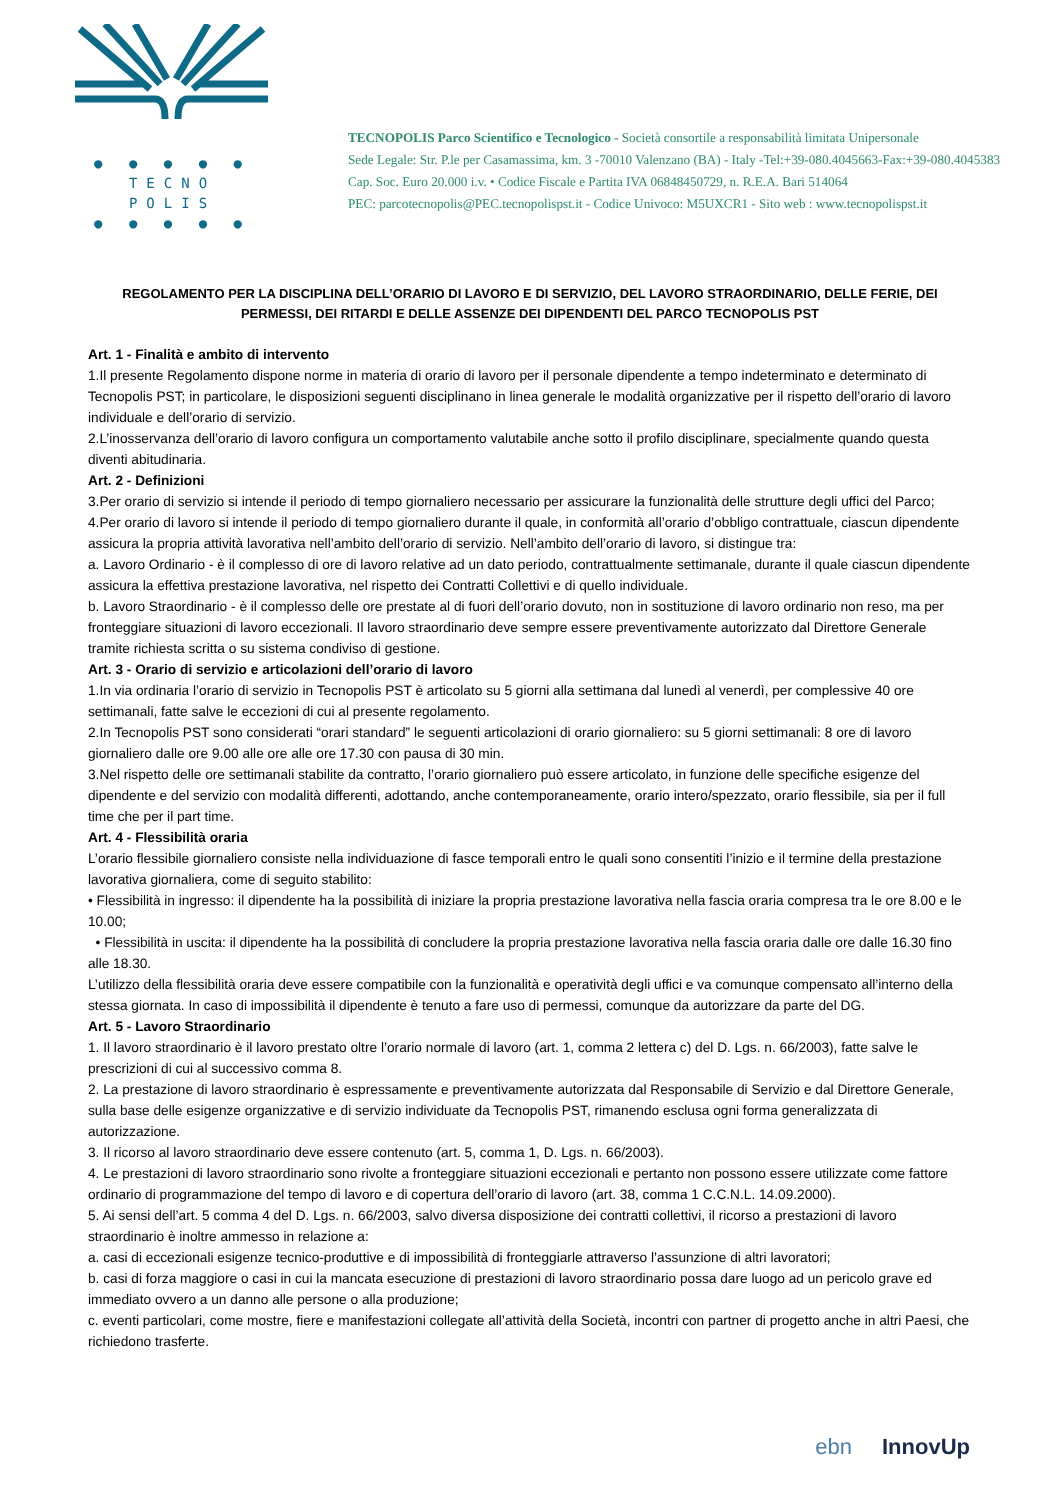● ● ● ● ●
TECNO
POLIS
● ● ● ● ●
TECNOPOLIS Parco Scientifico e Tecnologico - Società consortile a responsabilità limitata Unipersonale
Sede Legale: Str. P.le per Casamassima, km. 3 -70010 Valenzano (BA) - Italy -Tel:+39-080.4045663-Fax:+39-080.4045383
Cap. Soc. Euro 20.000 i.v. • Codice Fiscale e Partita IVA 06848450729, n. R.E.A. Bari 514064
PEC: parcotecnopolis@PEC.tecnopolispst.it - Codice Univoco: M5UXCR1 - Sito web : www.tecnopolispst.it
REGOLAMENTO PER LA DISCIPLINA DELL’ORARIO DI LAVORO E DI SERVIZIO, DEL LAVORO STRAORDINARIO, DELLE FERIE, DEI PERMESSI, DEI RITARDI E DELLE ASSENZE DEI DIPENDENTI DEL PARCO TECNOPOLIS PST
Art. 1 - Finalità e ambito di intervento
1.Il presente Regolamento dispone norme in materia di orario di lavoro per il personale dipendente a tempo indeterminato e determinato di Tecnopolis PST; in particolare, le disposizioni seguenti disciplinano in linea generale le modalità organizzative per il rispetto dell’orario di lavoro individuale e dell’orario di servizio.
2.L’inosservanza dell’orario di lavoro configura un comportamento valutabile anche sotto il profilo disciplinare, specialmente quando questa diventi abitudinaria.
Art. 2 - Definizioni
3.Per orario di servizio si intende il periodo di tempo giornaliero necessario per assicurare la funzionalità delle strutture degli uffici del Parco;
4.Per orario di lavoro si intende il periodo di tempo giornaliero durante il quale, in conformità all’orario d’obbligo contrattuale, ciascun dipendente assicura la propria attività lavorativa nell’ambito dell’orario di servizio. Nell’ambito dell’orario di lavoro, si distingue tra:
a. Lavoro Ordinario - è il complesso di ore di lavoro relative ad un dato periodo, contrattualmente settimanale, durante il quale ciascun dipendente assicura la effettiva prestazione lavorativa, nel rispetto dei Contratti Collettivi e di quello individuale.
b. Lavoro Straordinario - è il complesso delle ore prestate al di fuori dell’orario dovuto, non in sostituzione di lavoro ordinario non reso, ma per fronteggiare situazioni di lavoro eccezionali. Il lavoro straordinario deve sempre essere preventivamente autorizzato dal Direttore Generale tramite richiesta scritta o su sistema condiviso di gestione.
Art. 3 - Orario di servizio e articolazioni dell’orario di lavoro
1.In via ordinaria l’orario di servizio in Tecnopolis PST è articolato su 5 giorni alla settimana dal lunedì al venerdì, per complessive 40 ore settimanali, fatte salve le eccezioni di cui al presente regolamento.
2.In Tecnopolis PST sono considerati “orari standard” le seguenti articolazioni di orario giornaliero: su 5 giorni settimanali: 8 ore di lavoro giornaliero dalle ore 9.00 alle ore alle ore 17.30 con pausa di 30 min.
3.Nel rispetto delle ore settimanali stabilite da contratto, l’orario giornaliero può essere articolato, in funzione delle specifiche esigenze del dipendente e del servizio con modalità differenti, adottando, anche contemporaneamente, orario intero/spezzato, orario flessibile, sia per il full time che per il part time.
Art. 4 - Flessibilità oraria
L’orario flessibile giornaliero consiste nella individuazione di fasce temporali entro le quali sono consentiti l’inizio e il termine della prestazione lavorativa giornaliera, come di seguito stabilito:
• Flessibilità in ingresso: il dipendente ha la possibilità di iniziare la propria prestazione lavorativa nella fascia oraria compresa tra le ore 8.00 e le 10.00;
• Flessibilità in uscita: il dipendente ha la possibilità di concludere la propria prestazione lavorativa nella fascia oraria dalle ore dalle 16.30 fino alle 18.30.
L’utilizzo della flessibilità oraria deve essere compatibile con la funzionalità e operatività degli uffici e va comunque compensato all’interno della stessa giornata. In caso di impossibilità il dipendente è tenuto a fare uso di permessi, comunque da autorizzare da parte del DG.
Art. 5 - Lavoro Straordinario
1. Il lavoro straordinario è il lavoro prestato oltre l’orario normale di lavoro (art. 1, comma 2 lettera c) del D. Lgs. n. 66/2003), fatte salve le prescrizioni di cui al successivo comma 8.
2. La prestazione di lavoro straordinario è espressamente e preventivamente autorizzata dal Responsabile di Servizio e dal Direttore Generale, sulla base delle esigenze organizzative e di servizio individuate da Tecnopolis PST, rimanendo esclusa ogni forma generalizzata di autorizzazione.
3. Il ricorso al lavoro straordinario deve essere contenuto (art. 5, comma 1, D. Lgs. n. 66/2003).
4. Le prestazioni di lavoro straordinario sono rivolte a fronteggiare situazioni eccezionali e pertanto non possono essere utilizzate come fattore ordinario di programmazione del tempo di lavoro e di copertura dell’orario di lavoro (art. 38, comma 1 C.C.N.L. 14.09.2000).
5. Ai sensi dell’art. 5 comma 4 del D. Lgs. n. 66/2003, salvo diversa disposizione dei contratti collettivi, il ricorso a prestazioni di lavoro straordinario è inoltre ammesso in relazione a:
a. casi di eccezionali esigenze tecnico-produttive e di impossibilità di fronteggiarle attraverso l’assunzione di altri lavoratori;
b. casi di forza maggiore o casi in cui la mancata esecuzione di prestazioni di lavoro straordinario possa dare luogo ad un pericolo grave ed immediato ovvero a un danno alle persone o alla produzione;
c. eventi particolari, come mostre, fiere e manifestazioni collegate all’attività della Società, incontri con partner di progetto anche in altri Paesi, che richiedono trasferte.
ebn InnovUp